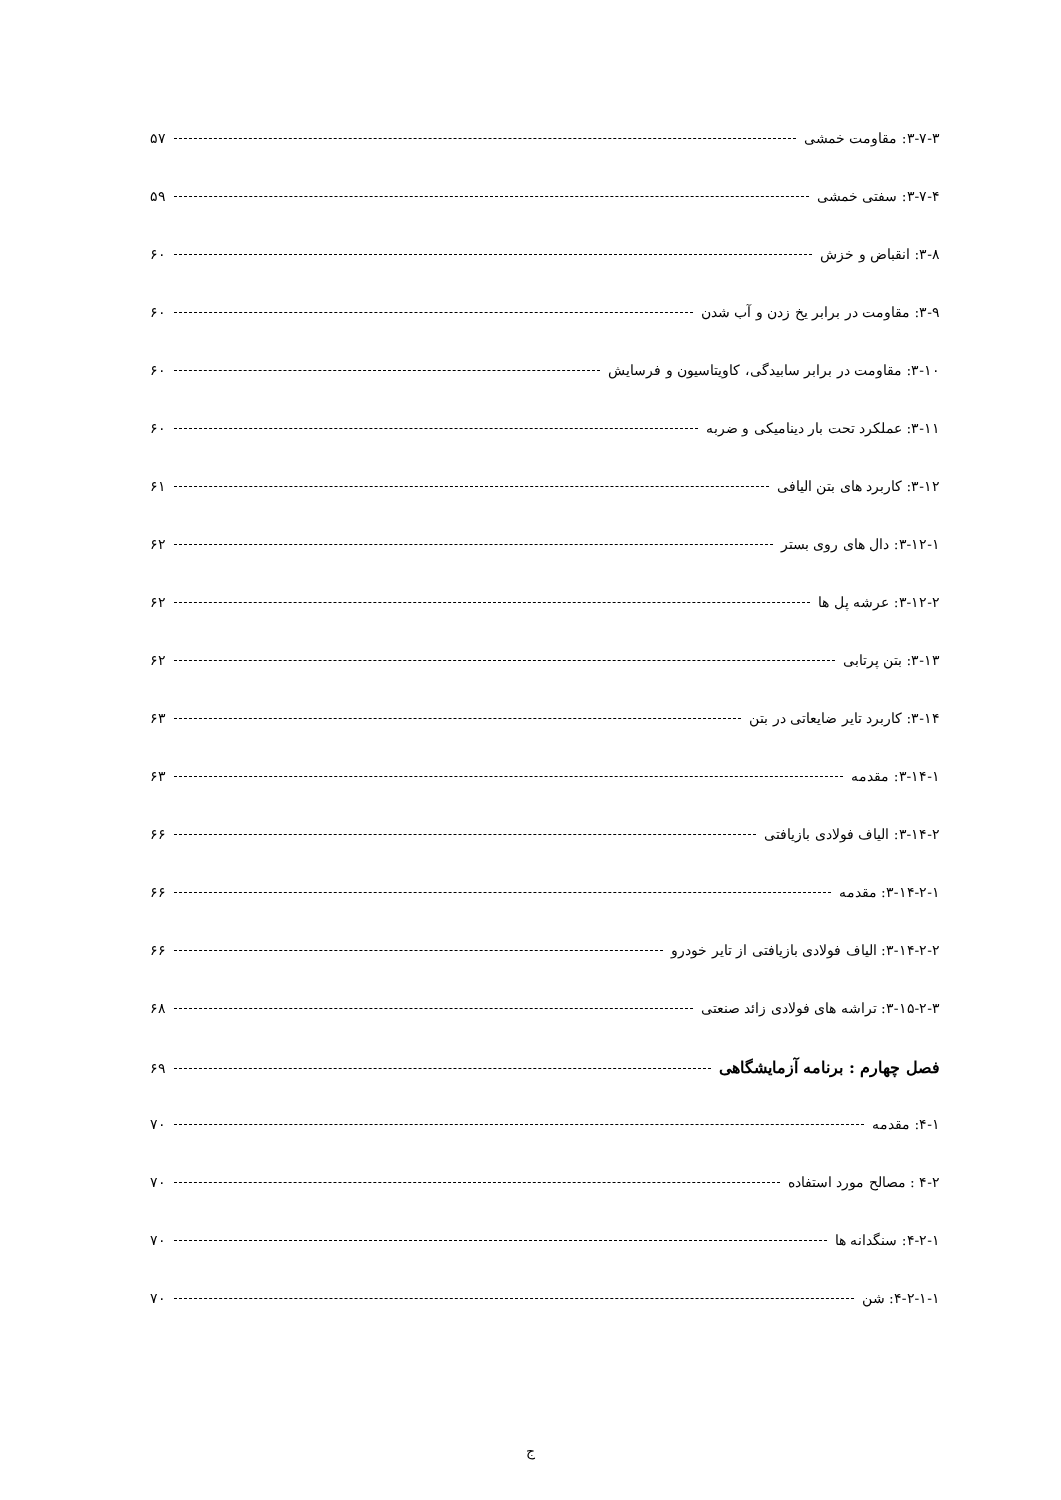۳-۷-۳: مقاومت خمشی ۵۷
۳-۷-۴: سفتی خمشی ۵۹
۳-۸: انقباض و خزش ۶۰
۳-۹: مقاومت در برابر یخ زدن و آب شدن ۶۰
۳-۱۰: مقاومت در برابر سابیدگی، کاویتاسیون و فرسایش ۶۰
۳-۱۱: عملکرد تحت بار دینامیکی و ضربه ۶۰
۳-۱۲: کاربرد های بتن الیافی ۶۱
۳-۱۲-۱: دال های روی بستر ۶۲
۳-۱۲-۲: عرشه پل ها ۶۲
۳-۱۳: بتن پرتابی ۶۲
۳-۱۴: کاربرد تایر ضایعاتی در بتن ۶۳
۳-۱۴-۱: مقدمه ۶۳
۳-۱۴-۲: الیاف فولادی بازیافتی ۶۶
۳-۱۴-۲-۱: مقدمه ۶۶
۳-۱۴-۲-۲: الیاف فولادی بازیافتی از تایر خودرو ۶۶
۳-۱۵-۲-۳: تراشه های فولادی زائد صنعتی ۶۸
فصل چهارم : برنامه آزمایشگاهی ۶۹
۴-۱: مقدمه ۷۰
۴-۲ : مصالح مورد استفاده ۷۰
۴-۲-۱: سنگدانه ها ۷۰
۴-۲-۱-۱: شن ۷۰
ج